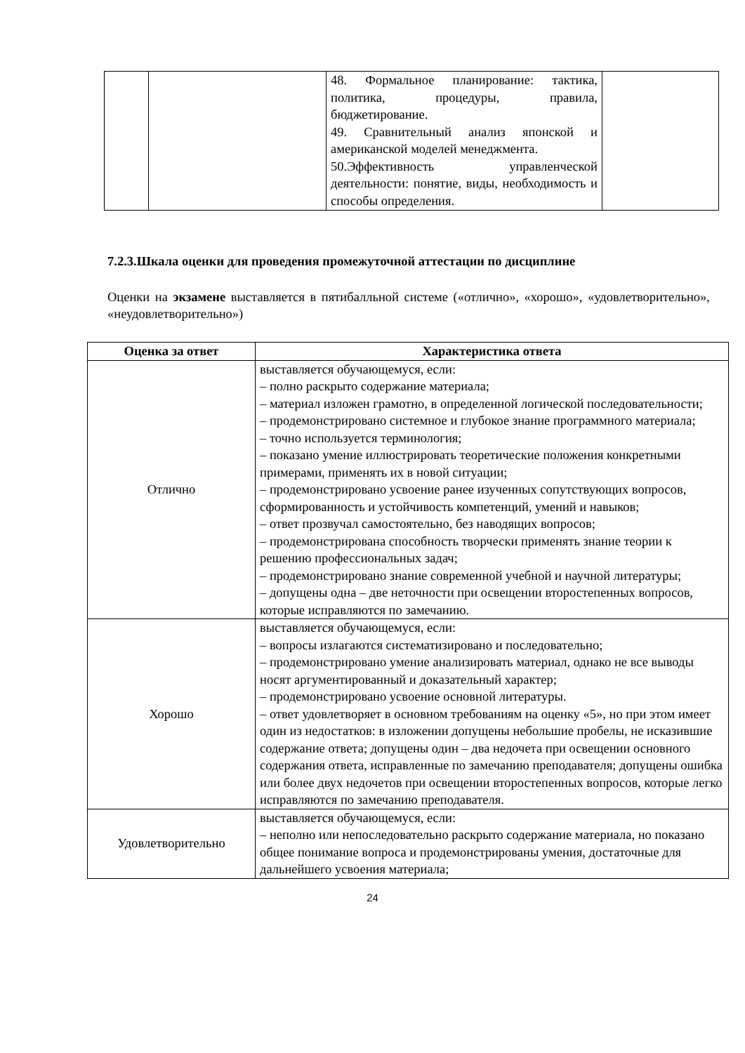| | | 48. Формальное планирование: тактика, политика, процедуры, правила, бюджетирование. 49. Сравнительный анализ японской и американской моделей менеджмента. 50.Эффективность управленческой деятельности: понятие, виды, необходимость и способы определения. | |
7.2.3.Шкала оценки для проведения промежуточной аттестации по дисциплине
Оценки на экзамене выставляется в пятибалльной системе («отлично», «хорошо», «удовлетворительно», «неудовлетворительно»)
| Оценка за ответ | Характеристика ответа |
| --- | --- |
| Отлично | выставляется обучающемуся, если: – полно раскрыто содержание материала; – материал изложен грамотно, в определенной логической последовательности; – продемонстрировано системное и глубокое знание программного материала; – точно используется терминология; – показано умение иллюстрировать теоретические положения конкретными примерами, применять их в новой ситуации; – продемонстрировано усвоение ранее изученных сопутствующих вопросов, сформированность и устойчивость компетенций, умений и навыков; – ответ прозвучал самостоятельно, без наводящих вопросов; – продемонстрирована способность творчески применять знание теории к решению профессиональных задач; – продемонстрировано знание современной учебной и научной литературы; – допущены одна – две неточности при освещении второстепенных вопросов, которые исправляются по замечанию. |
| Хорошо | выставляется обучающемуся, если: – вопросы излагаются систематизировано и последовательно; – продемонстрировано умение анализировать материал, однако не все выводы носят аргументированный и доказательный характер; – продемонстрировано усвоение основной литературы. – ответ удовлетворяет в основном требованиям на оценку «5», но при этом имеет один из недостатков: в изложении допущены небольшие пробелы, не исказившие содержание ответа; допущены один – два недочета при освещении основного содержания ответа, исправленные по замечанию преподавателя; допущены ошибка или более двух недочетов при освещении второстепенных вопросов, которые легко исправляются по замечанию преподавателя. |
| Удовлетворительно | выставляется обучающемуся, если: – неполно или непоследовательно раскрыто содержание материала, но показано общее понимание вопроса и продемонстрированы умения, достаточные для дальнейшего усвоения материала; |
24